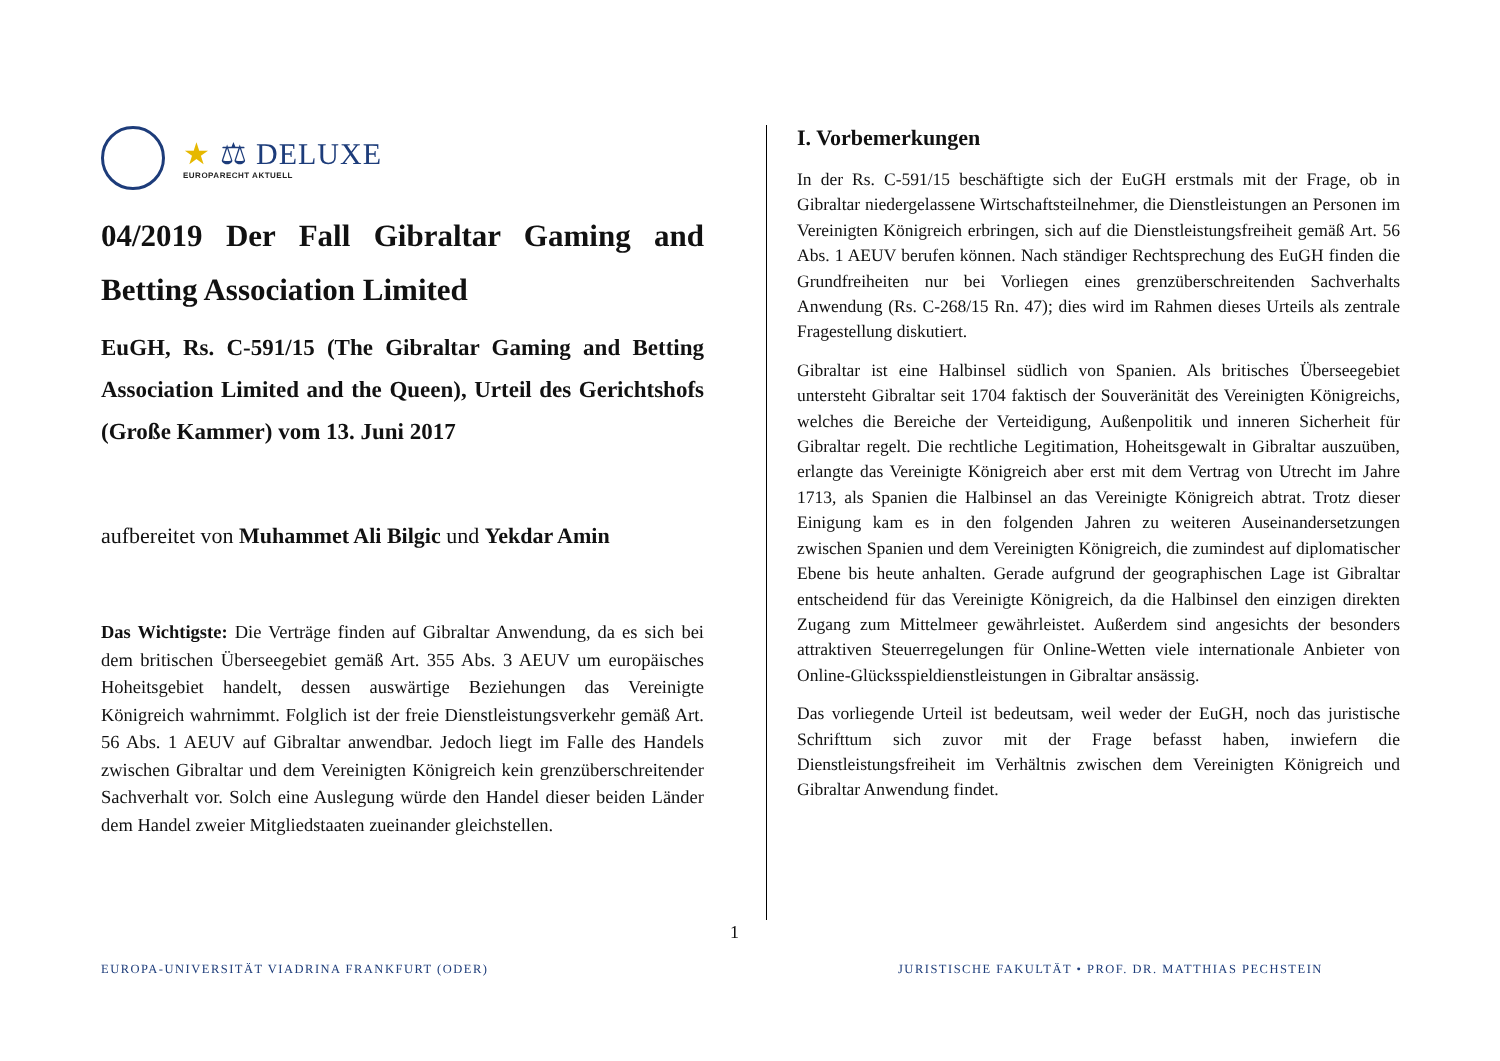★ ⚖ DELUXE
EUROPARECHT AKTUELL
04/2019 Der Fall Gibraltar Gaming and Betting Association Limited
EuGH, Rs. C-591/15 (The Gibraltar Gaming and Betting Association Limited and the Queen), Urteil des Gerichtshofs (Große Kammer) vom 13. Juni 2017
aufbereitet von Muhammet Ali Bilgic und Yekdar Amin
Das Wichtigste: Die Verträge finden auf Gibraltar Anwendung, da es sich bei dem britischen Überseegebiet gemäß Art. 355 Abs. 3 AEUV um europäisches Hoheitsgebiet handelt, dessen auswärtige Beziehungen das Vereinigte Königreich wahrnimmt. Folglich ist der freie Dienstleistungsverkehr gemäß Art. 56 Abs. 1 AEUV auf Gibraltar anwendbar. Jedoch liegt im Falle des Handels zwischen Gibraltar und dem Vereinigten Königreich kein grenzüberschreitender Sachverhalt vor. Solch eine Auslegung würde den Handel dieser beiden Länder dem Handel zweier Mitgliedstaaten zueinander gleichstellen.
I. Vorbemerkungen
In der Rs. C-591/15 beschäftigte sich der EuGH erstmals mit der Frage, ob in Gibraltar niedergelassene Wirtschaftsteilnehmer, die Dienstleistungen an Personen im Vereinigten Königreich erbringen, sich auf die Dienstleistungsfreiheit gemäß Art. 56 Abs. 1 AEUV berufen können. Nach ständiger Rechtsprechung des EuGH finden die Grundfreiheiten nur bei Vorliegen eines grenzüberschreitenden Sachverhalts Anwendung (Rs. C-268/15 Rn. 47); dies wird im Rahmen dieses Urteils als zentrale Fragestellung diskutiert.
Gibraltar ist eine Halbinsel südlich von Spanien. Als britisches Überseegebiet untersteht Gibraltar seit 1704 faktisch der Souveränität des Vereinigten Königreichs, welches die Bereiche der Verteidigung, Außenpolitik und inneren Sicherheit für Gibraltar regelt. Die rechtliche Legitimation, Hoheitsgewalt in Gibraltar auszuüben, erlangte das Vereinigte Königreich aber erst mit dem Vertrag von Utrecht im Jahre 1713, als Spanien die Halbinsel an das Vereinigte Königreich abtrat. Trotz dieser Einigung kam es in den folgenden Jahren zu weiteren Auseinandersetzungen zwischen Spanien und dem Vereinigten Königreich, die zumindest auf diplomatischer Ebene bis heute anhalten. Gerade aufgrund der geographischen Lage ist Gibraltar entscheidend für das Vereinigte Königreich, da die Halbinsel den einzigen direkten Zugang zum Mittelmeer gewährleistet. Außerdem sind angesichts der besonders attraktiven Steuerregelungen für Online-Wetten viele internationale Anbieter von Online-Glücksspieldienstleistungen in Gibraltar ansässig.
Das vorliegende Urteil ist bedeutsam, weil weder der EuGH, noch das juristische Schrifttum sich zuvor mit der Frage befasst haben, inwiefern die Dienstleistungsfreiheit im Verhältnis zwischen dem Vereinigten Königreich und Gibraltar Anwendung findet.
1
EUROPA-UNIVERSITÄT VIADRINA FRANKFURT (ODER)
JURISTISCHE FAKULTÄT • PROF. DR. MATTHIAS PECHSTEIN